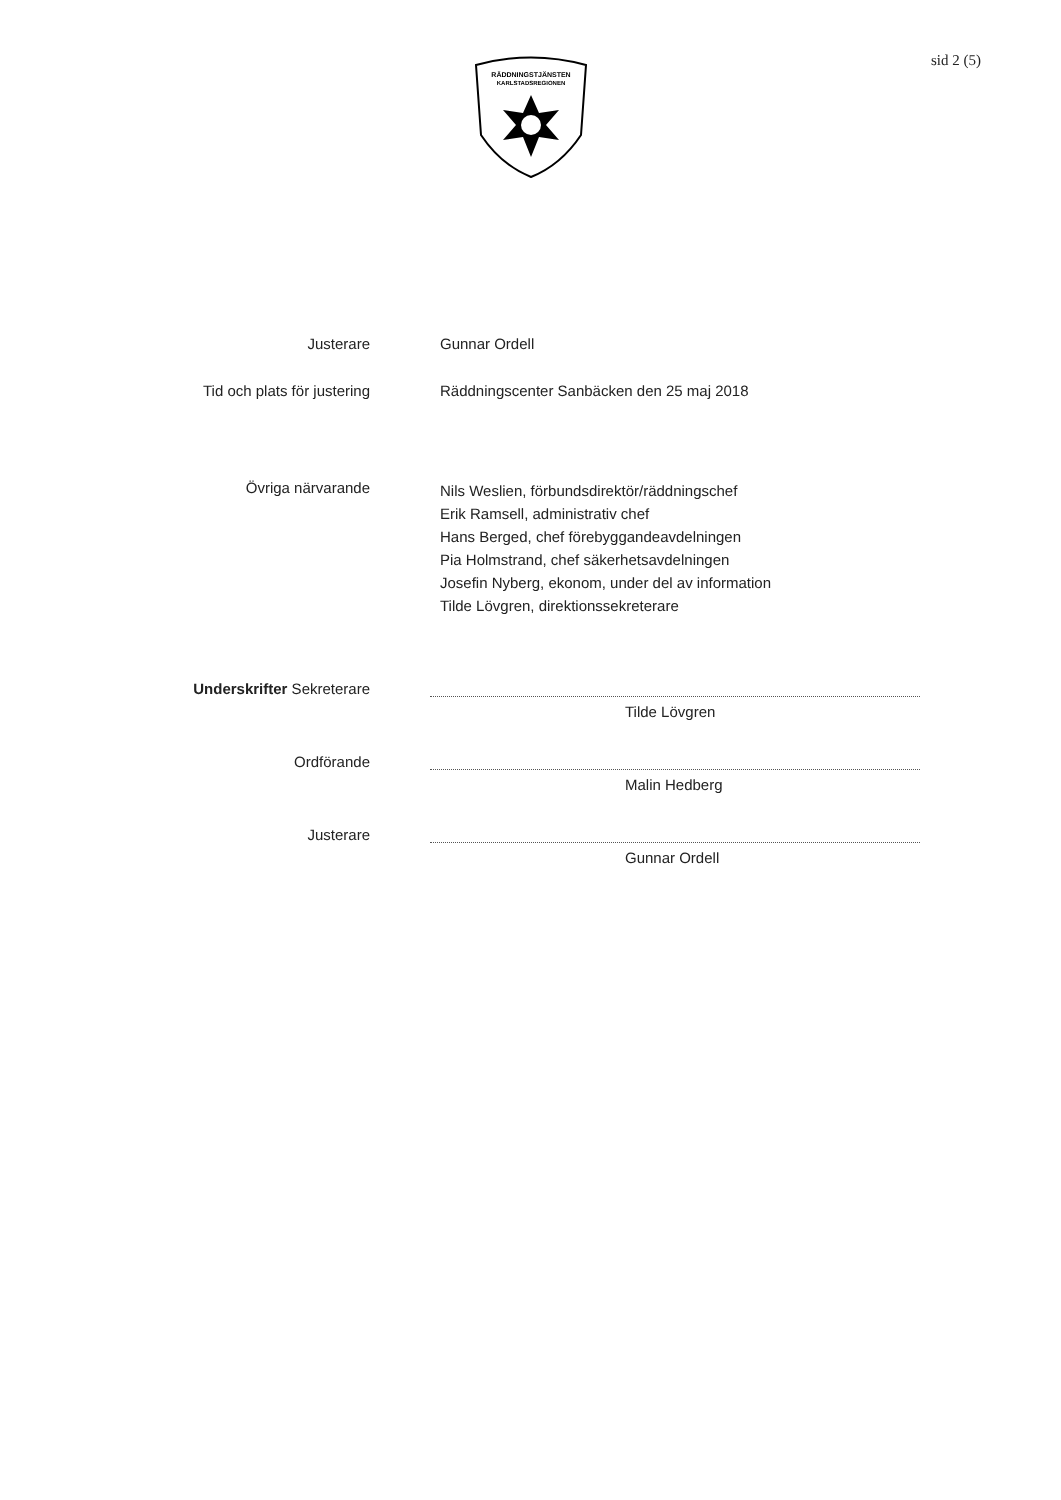RÄDDNINGSTJÄNSTEN
KARLSTADSREGIONEN
sid 2 (5)
Justerare Gunnar Ordell
Tid och plats för justering Räddningscenter Sanbäcken den 25 maj 2018
Övriga närvarande
Nils Weslien, förbundsdirektör/räddningschef
Erik Ramsell, administrativ chef
Hans Berged, chef förebyggandeavdelningen
Pia Holmstrand, chef säkerhetsavdelningen
Josefin Nyberg, ekonom, under del av information
Tilde Lövgren, direktionssekreterare
Underskrifter Sekreterare
Tilde Lövgren
Ordförande
Malin Hedberg
Justerare
Gunnar Ordell